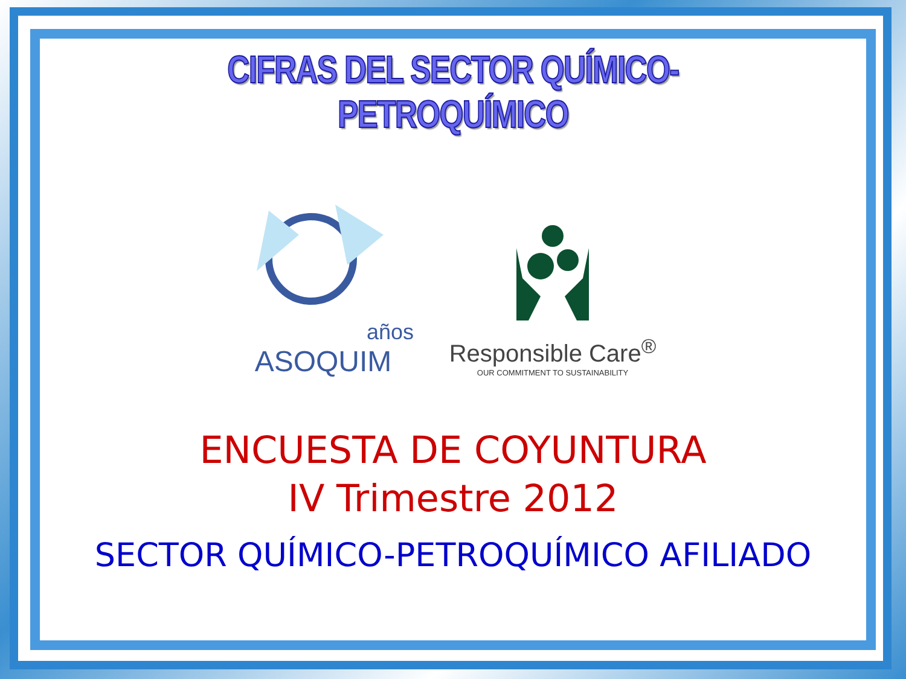CIFRAS DEL SECTOR QUÍMICO-PETROQUÍMICO
años
ASOQUIM
Responsible Care<sup>®</sup>
OUR COMMITMENT TO SUSTAINABILITY
ENCUESTA DE COYUNTURA
IV Trimestre 2012
SECTOR QUÍMICO-PETROQUÍMICO AFILIADO